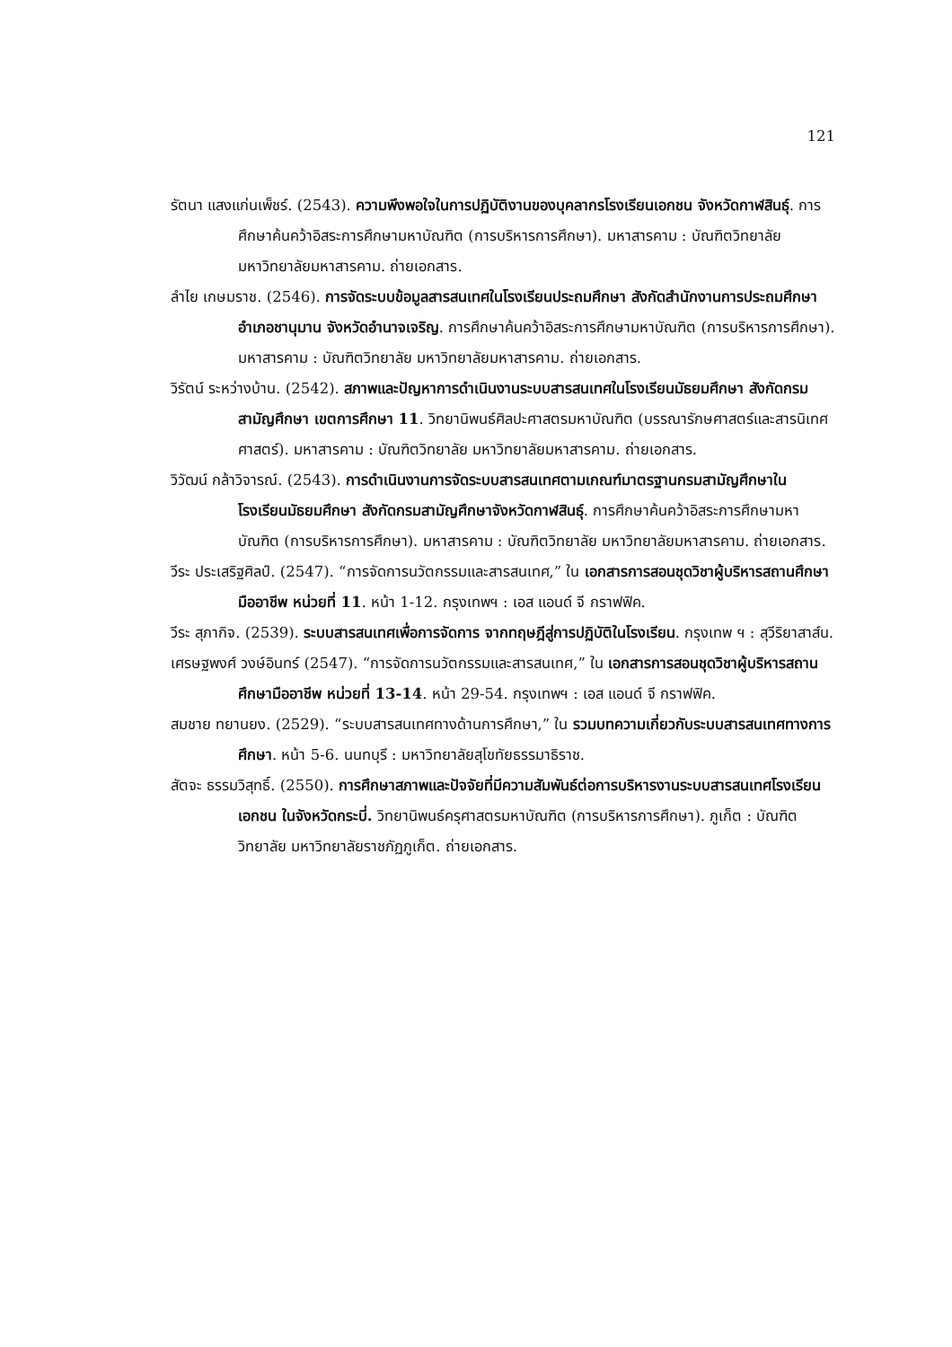121
รัตนา แสงแก่นเพ็ชร์. (2543). ความพึงพอใจในการปฏิบัติงานของบุคลากรโรงเรียนเอกชน จังหวัดกาฬสินธุ์. การศึกษาค้นคว้าอิสระการศึกษามหาบัณฑิต (การบริหารการศึกษา). มหาสารคาม : บัณฑิตวิทยาลัย มหาวิทยาลัยมหาสารคาม. ถ่ายเอกสาร.
ลำไย เกษมราช. (2546). การจัดระบบข้อมูลสารสนเทศในโรงเรียนประถมศึกษา สังกัดสำนักงานการประถมศึกษาอำเภอชานุมาน จังหวัดอำนาจเจริญ. การศึกษาค้นคว้าอิสระการศึกษามหาบัณฑิต (การบริหารการศึกษา). มหาสารคาม : บัณฑิตวิทยาลัย มหาวิทยาลัยมหาสารคาม. ถ่ายเอกสาร.
วิรัตน์ ระหว่างบ้าน. (2542). สภาพและปัญหาการดำเนินงานระบบสารสนเทศในโรงเรียนมัธยมศึกษา สังกัดกรมสามัญศึกษา เขตการศึกษา 11. วิทยานิพนธ์ศิลปะศาสตรมหาบัณฑิต (บรรณารักษศาสตร์และสารนิเทศศาสตร์). มหาสารคาม : บัณฑิตวิทยาลัย มหาวิทยาลัยมหาสารคาม. ถ่ายเอกสาร.
วิวัฒน์ กล้าวิจารณ์. (2543). การดำเนินงานการจัดระบบสารสนเทศตามเกณฑ์มาตรฐานกรมสามัญศึกษาในโรงเรียนมัธยมศึกษา สังกัดกรมสามัญศึกษาจังหวัดกาฬสินธุ์. การศึกษาค้นคว้าอิสระการศึกษามหาบัณฑิต (การบริหารการศึกษา). มหาสารคาม : บัณฑิตวิทยาลัย มหาวิทยาลัยมหาสารคาม. ถ่ายเอกสาร.
วีระ ประเสริฐศิลป์. (2547). “การจัดการนวัตกรรมและสารสนเทศ,” ใน เอกสารการสอนชุดวิชาผู้บริหารสถานศึกษามืออาชีพ หน่วยที่ 11. หน้า 1-12. กรุงเทพฯ : เอส แอนด์ จี กราฟฟิค.
วีระ สุภากิจ. (2539). ระบบสารสนเทศเพื่อการจัดการ จากทฤษฎีสู่การปฏิบัติในโรงเรียน. กรุงเทพ ฯ : สุวีริยาสาส์น.
เศรษฐพงศ์ วงษ์อินทร์ (2547). “การจัดการนวัตกรรมและสารสนเทศ,” ใน เอกสารการสอนชุดวิชาผู้บริหารสถานศึกษามืออาชีพ หน่วยที่ 13-14. หน้า 29-54. กรุงเทพฯ : เอส แอนด์ จี กราฟฟิค.
สมชาย ทยานยง. (2529). “ระบบสารสนเทศทางด้านการศึกษา,” ใน รวมบทความเกี่ยวกับระบบสารสนเทศทางการศึกษา. หน้า 5-6. นนทบุรี : มหาวิทยาลัยสุโขทัยธรรมาธิราช.
สัตจะ ธรรมวิสุทธิ์. (2550). การศึกษาสภาพและปัจจัยที่มีความสัมพันธ์ต่อการบริหารงานระบบสารสนเทศโรงเรียนเอกชน ในจังหวัดกระบี่. วิทยานิพนธ์ครุศาสตรมหาบัณฑิต (การบริหารการศึกษา). ภูเก็ต : บัณฑิตวิทยาลัย มหาวิทยาลัยราชภัฏภูเก็ต. ถ่ายเอกสาร.